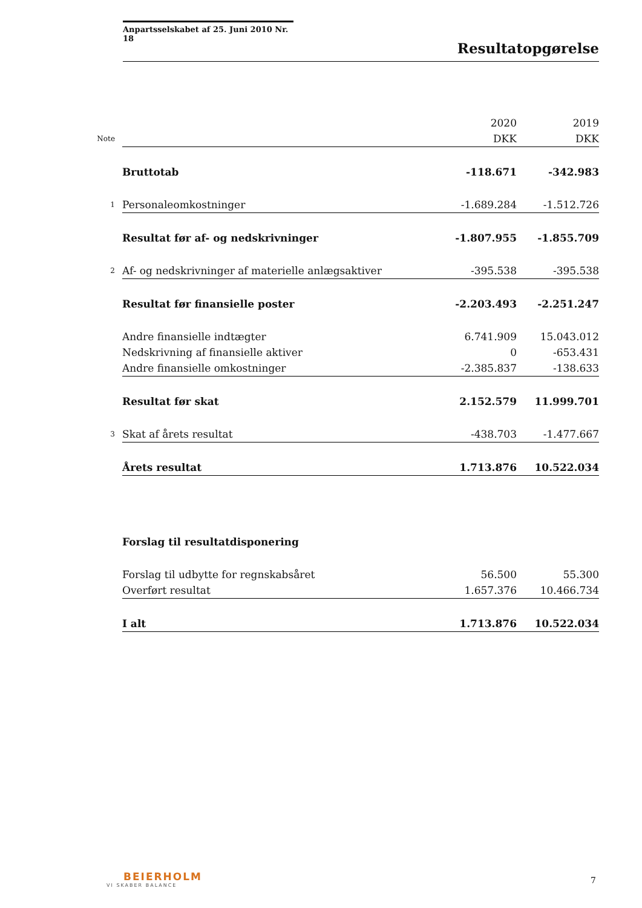Anpartsselskabet af 25. Juni 2010 Nr. 18
Resultatopgørelse
| | | 2020 | 2019 |
| Note | | DKK | DKK |
| | Bruttotab | -118.671 | -342.983 |
| 1 | Personaleomkostninger | -1.689.284 | -1.512.726 |
| | Resultat før af- og nedskrivninger | -1.807.955 | -1.855.709 |
| 2 | Af- og nedskrivninger af materielle anlægsaktiver | -395.538 | -395.538 |
| | Resultat før finansielle poster | -2.203.493 | -2.251.247 |
| | Andre finansielle indtægter | 6.741.909 | 15.043.012 |
| | Nedskrivning af finansielle aktiver | 0 | -653.431 |
| | Andre finansielle omkostninger | -2.385.837 | -138.633 |
| | Resultat før skat | 2.152.579 | 11.999.701 |
| 3 | Skat af årets resultat | -438.703 | -1.477.667 |
| | Årets resultat | 1.713.876 | 10.522.034 |
| | Forslag til resultatdisponering | | |
| | Forslag til udbytte for regnskabsåret | 56.500 | 55.300 |
| | Overført resultat | 1.657.376 | 10.466.734 |
| | I alt | 1.713.876 | 10.522.034 |
BEIERHOLM
VI SKABER BALANCE
7